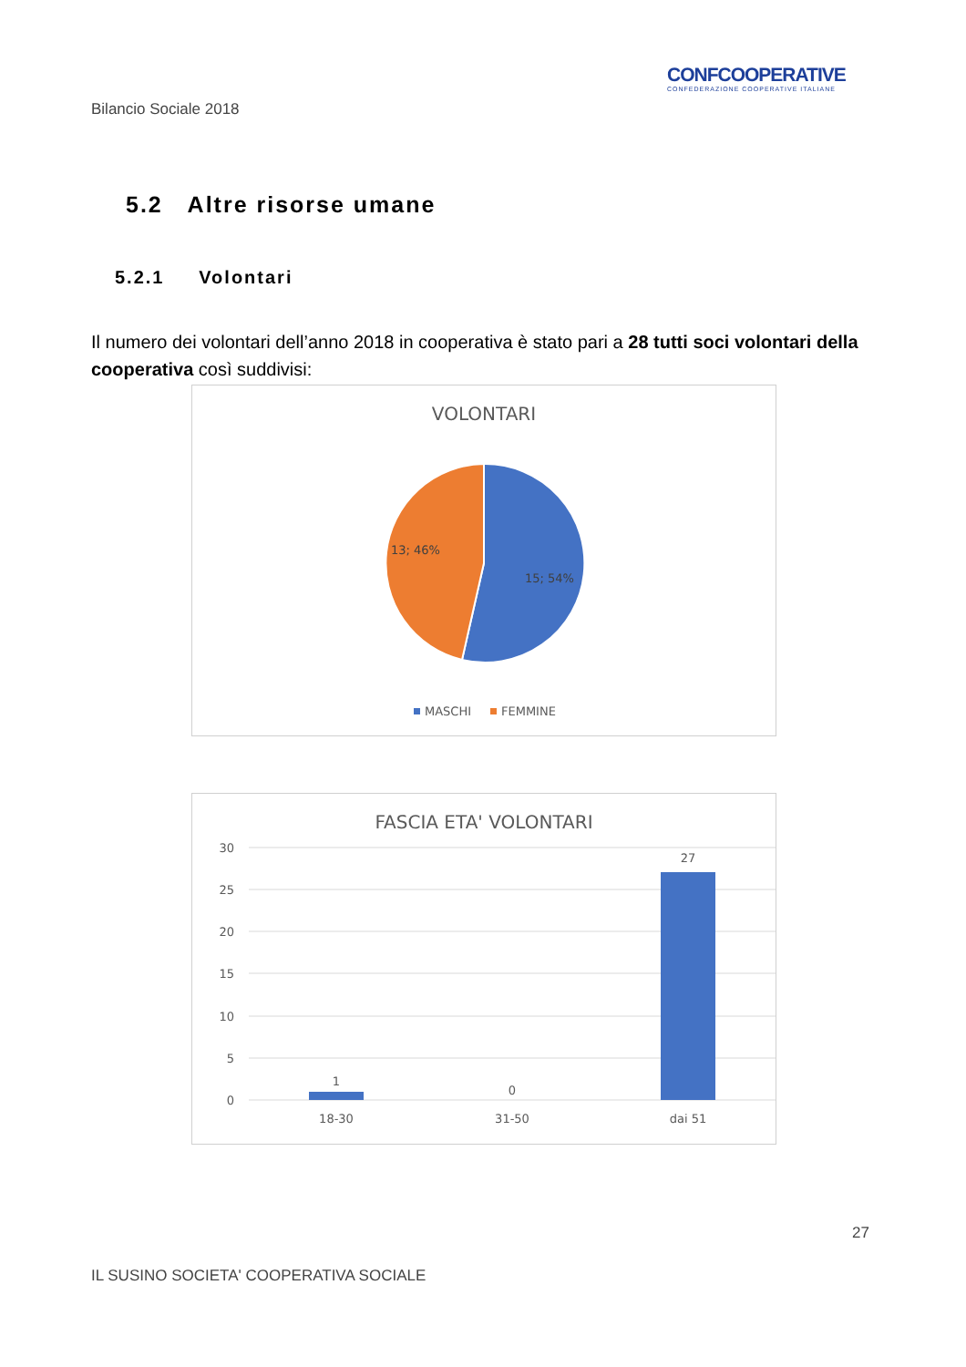Bilancio Sociale 2018
CONFCOOPERATIVE
CONFEDERAZIONE COOPERATIVE ITALIANE
5.2 Altre risorse umane
5.2.1 Volontari
Il numero dei volontari dell’anno 2018 in cooperativa è stato pari a 28 tutti soci volontari della cooperativa così suddivisi:
VOLONTARI
13; 46%
15; 54%
MASCHI
FEMMINE
FASCIA ETA' VOLONTARI
30
25
20
15
10
5
0
1
0
27
18-30
31-50
dai 51
27
IL SUSINO SOCIETA' COOPERATIVA SOCIALE